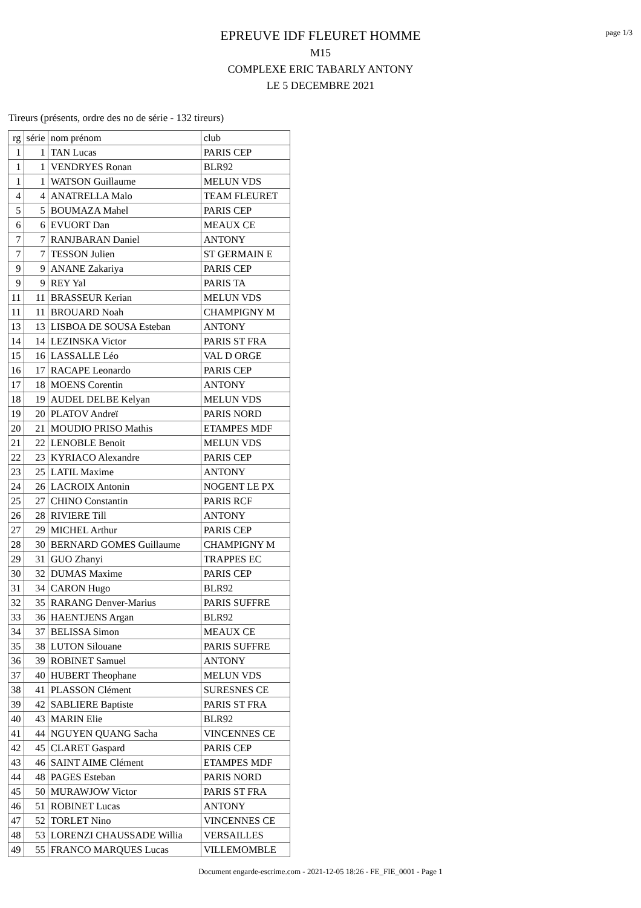page 1/3
EPREUVE IDF FLEURET HOMME
M15
COMPLEXE ERIC TABARLY ANTONY
LE 5 DECEMBRE 2021
Tireurs (présents, ordre des no de série - 132 tireurs)
| rg | série | nom prénom | club |
| --- | --- | --- | --- |
| 1 | 1 | TAN Lucas | PARIS CEP |
| 1 | 1 | VENDRYES Ronan | BLR92 |
| 1 | 1 | WATSON Guillaume | MELUN VDS |
| 4 | 4 | ANATRELLA Malo | TEAM FLEURET |
| 5 | 5 | BOUMAZA Mahel | PARIS CEP |
| 6 | 6 | EVUORT Dan | MEAUX CE |
| 7 | 7 | RANJBARAN Daniel | ANTONY |
| 7 | 7 | TESSON Julien | ST GERMAIN E |
| 9 | 9 | ANANE Zakariya | PARIS CEP |
| 9 | 9 | REY Yal | PARIS TA |
| 11 | 11 | BRASSEUR Kerian | MELUN VDS |
| 11 | 11 | BROUARD Noah | CHAMPIGNY M |
| 13 | 13 | LISBOA DE SOUSA Esteban | ANTONY |
| 14 | 14 | LEZINSKA Victor | PARIS ST FRA |
| 15 | 16 | LASSALLE Léo | VAL D ORGE |
| 16 | 17 | RACAPE Leonardo | PARIS CEP |
| 17 | 18 | MOENS Corentin | ANTONY |
| 18 | 19 | AUDEL DELBE Kelyan | MELUN VDS |
| 19 | 20 | PLATOV Andreï | PARIS NORD |
| 20 | 21 | MOUDIO PRISO Mathis | ETAMPES MDF |
| 21 | 22 | LENOBLE Benoit | MELUN VDS |
| 22 | 23 | KYRIACO Alexandre | PARIS CEP |
| 23 | 25 | LATIL Maxime | ANTONY |
| 24 | 26 | LACROIX Antonin | NOGENT LE PX |
| 25 | 27 | CHINO Constantin | PARIS RCF |
| 26 | 28 | RIVIERE Till | ANTONY |
| 27 | 29 | MICHEL Arthur | PARIS CEP |
| 28 | 30 | BERNARD GOMES Guillaume | CHAMPIGNY M |
| 29 | 31 | GUO Zhanyi | TRAPPES EC |
| 30 | 32 | DUMAS Maxime | PARIS CEP |
| 31 | 34 | CARON Hugo | BLR92 |
| 32 | 35 | RARANG Denver-Marius | PARIS SUFFRE |
| 33 | 36 | HAENTJENS Argan | BLR92 |
| 34 | 37 | BELISSA Simon | MEAUX CE |
| 35 | 38 | LUTON Silouane | PARIS SUFFRE |
| 36 | 39 | ROBINET Samuel | ANTONY |
| 37 | 40 | HUBERT Theophane | MELUN VDS |
| 38 | 41 | PLASSON Clément | SURESNES CE |
| 39 | 42 | SABLIERE Baptiste | PARIS ST FRA |
| 40 | 43 | MARIN Elie | BLR92 |
| 41 | 44 | NGUYEN QUANG Sacha | VINCENNES CE |
| 42 | 45 | CLARET Gaspard | PARIS CEP |
| 43 | 46 | SAINT AIME Clément | ETAMPES MDF |
| 44 | 48 | PAGES Esteban | PARIS NORD |
| 45 | 50 | MURAWJOW Victor | PARIS ST FRA |
| 46 | 51 | ROBINET Lucas | ANTONY |
| 47 | 52 | TORLET Nino | VINCENNES CE |
| 48 | 53 | LORENZI CHAUSSADE Willia | VERSAILLES |
| 49 | 55 | FRANCO MARQUES Lucas | VILLEMOMBLE |
Document engarde-escrime.com - 2021-12-05 18:26 - FE_FIE_0001 - Page 1